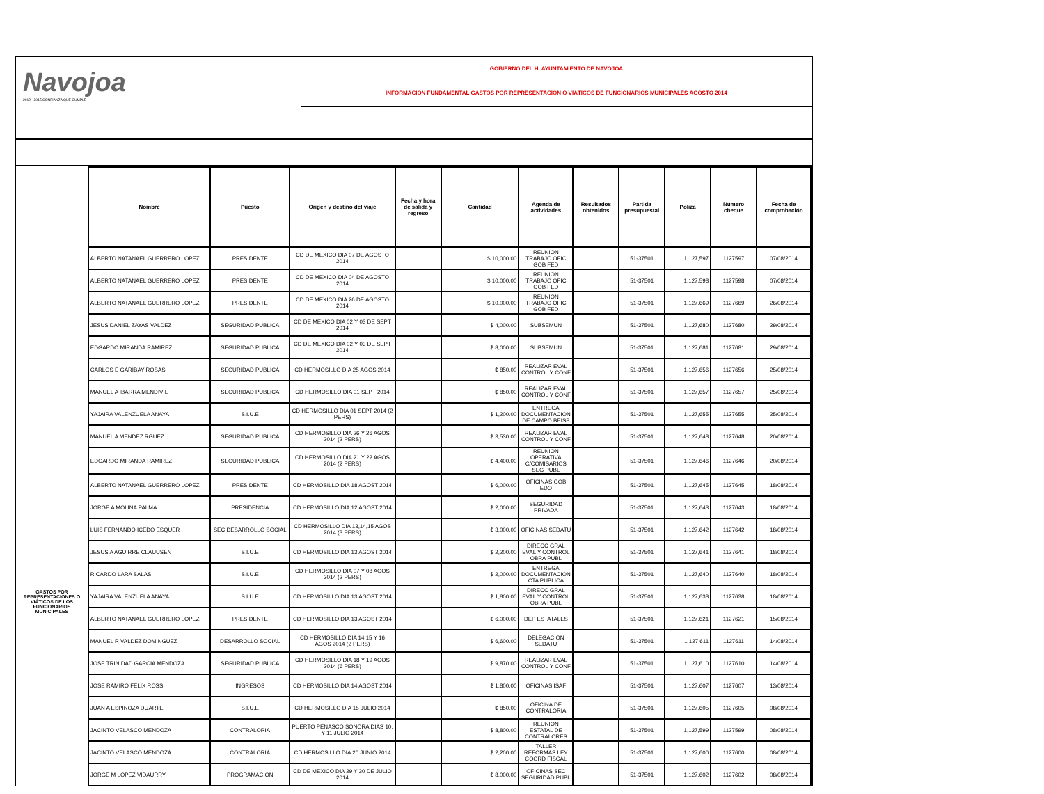Navojoa
2012 - 2015 CONFIANZA QUE CUMPLE
GOBIERNO DEL H. AYUNTAMIENTO DE NAVOJOA
INFORMACIÓN FUNDAMENTAL GASTOS POR REPRESENTACIÓN O VIÁTICOS DE FUNCIONARIOS MUNICIPALES AGOSTO 2014
GASTOS POR REPRESENTACIONES O VIÁTICOS DE LOS FUNCIONARIOS MUNICIPALES
| Nombre | Puesto | Origen y destino del viaje | Fecha y hora de salida y regreso | Cantidad | Agenda de actividades | Resultados obtenidos | Partida presupuestal | Poliza | Número cheque | Fecha de comprobación |
| --- | --- | --- | --- | --- | --- | --- | --- | --- | --- | --- |
| ALBERTO NATANAEL GUERRERO LOPEZ | PRESIDENTE | CD DE MEXICO DIA 07 DE AGOSTO 2014 | | $ 10,000.00 | REUNION TRABAJO OFIC GOB FED | | 51-37501 | 1,127,597 | 1127597 | 07/08/2014 |
| ALBERTO NATANAEL GUERRERO LOPEZ | PRESIDENTE | CD DE MEXICO DIA 04 DE AGOSTO 2014 | | $ 10,000.00 | REUNION TRABAJO OFIC GOB FED | | 51-37501 | 1,127,598 | 1127598 | 07/08/2014 |
| ALBERTO NATANAEL GUERRERO LOPEZ | PRESIDENTE | CD DE MEXICO DIA 26 DE AGOSTO 2014 | | $ 10,000.00 | REUNION TRABAJO OFIC GOB FED | | 51-37501 | 1,127,669 | 1127669 | 26/08/2014 |
| JESUS DANIEL ZAYAS VALDEZ | SEGURIDAD PUBLICA | CD DE MEXICO DIA 02 Y 03 DE SEPT 2014 | | $ 4,000.00 | SUBSEMUN | | 51-37501 | 1,127,680 | 1127680 | 29/08/2014 |
| EDGARDO MIRANDA RAMIREZ | SEGURIDAD PUBLICA | CD DE MEXICO DIA 02 Y 03 DE SEPT 2014 | | $ 8,000.00 | SUBSEMUN | | 51-37501 | 1,127,681 | 1127681 | 29/08/2014 |
| CARLOS E GARIBAY ROSAS | SEGURIDAD PUBLICA | CD HERMOSILLO DIA 25 AGOS 2014 | | $ 850.00 | REALIZAR EVAL CONTROL Y CONF | | 51-37501 | 1,127,656 | 1127656 | 25/08/2014 |
| MANUEL A IBARRA MENDIVIL | SEGURIDAD PUBLICA | CD HERMOSILLO DIA 01 SEPT 2014 | | $ 850.00 | REALIZAR EVAL CONTROL Y CONF | | 51-37501 | 1,127,657 | 1127657 | 25/08/2014 |
| YAJAIRA VALENZUELA ANAYA | S.I.U.E | CD HERMOSILLO DIA 01 SEPT 2014 (2 PERS) | | $ 1,200.00 | ENTREGA DOCUMENTACION DE CAMPO BEISB | | 51-37501 | 1,127,655 | 1127655 | 25/08/2014 |
| MANUEL A MENDEZ RGUEZ | SEGURIDAD PUBLICA | CD HERMOSILLO DIA 26 Y 26 AGOS 2014 (2 PERS) | | $ 3,530.00 | REALIZAR EVAL CONTROL Y CONF | | 51-37501 | 1,127,648 | 1127648 | 20/08/2014 |
| EDGARDO MIRANDA RAMIREZ | SEGURIDAD PUBLICA | CD HERMOSILLO DIA 21 Y 22 AGOS 2014 (2 PERS) | | $ 4,400.00 | REUNION OPERATIVA C/COMISARIOS SEG PUBL | | 51-37501 | 1,127,646 | 1127646 | 20/08/2014 |
| ALBERTO NATANAEL GUERRERO LOPEZ | PRESIDENTE | CD HERMOSILLO DIA 18 AGOST 2014 | | $ 6,000.00 | OFICINAS GOB EDO | | 51-37501 | 1,127,645 | 1127645 | 18/08/2014 |
| JORGE A MOLINA PALMA | PRESIDENCIA | CD HERMOSILLO DIA 12 AGOST 2014 | | $ 2,000.00 | SEGURIDAD PRIVADA | | 51-37501 | 1,127,643 | 1127643 | 18/08/2014 |
| LUIS FERNANDO ICEDO ESQUER | SEC DESARROLLO SOCIAL | CD HERMOSILLO DIA 13,14,15 AGOS 2014 (3 PERS) | | $ 3,000.00 | OFICINAS SEDATU | | 51-37501 | 1,127,642 | 1127642 | 18/08/2014 |
| JESUS A AGUIRRE CLAUUSEN | S.I.U.E | CD HERMOSILLO DIA 13 AGOST 2014 | | $ 2,200.00 | DIRECC GRAL EVAL Y CONTROL OBRA PUBL | | 51-37501 | 1,127,641 | 1127641 | 18/08/2014 |
| RICARDO LARA SALAS | S.I.U.E | CD HERMOSILLO DIA 07 Y 08 AGOS 2014 (2 PERS) | | $ 2,000.00 | ENTREGA DOCUMENTACION CTA PUBLICA | | 51-37501 | 1,127,640 | 1127640 | 18/08/2014 |
| YAJAIRA VALENZUELA ANAYA | S.I.U.E | CD HERMOSILLO DIA 13 AGOST 2014 | | $ 1,800.00 | DIRECC GRAL EVAL Y CONTROL OBRA PUBL | | 51-37501 | 1,127,638 | 1127638 | 18/08/2014 |
| ALBERTO NATANAEL GUERRERO LOPEZ | PRESIDENTE | CD HERMOSILLO DIA 13 AGOST 2014 | | $ 6,000.00 | DEP ESTATALES | | 51-37501 | 1,127,621 | 1127621 | 15/08/2014 |
| MANUEL R VALDEZ DOMINGUEZ | DESARROLLO SOCIAL | CD HERMOSILLO DIA 14,15 Y 16 AGOS 2014 (2 PERS) | | $ 6,600.00 | DELEGACION SEDATU | | 51-37501 | 1,127,611 | 1127611 | 14/08/2014 |
| JOSE TRINIDAD GARCIA MENDOZA | SEGURIDAD PUBLICA | CD HERMOSILLO DIA 18 Y 19 AGOS 2014 (6 PERS) | | $ 9,870.00 | REALIZAR EVAL CONTROL Y CONF | | 51-37501 | 1,127,610 | 1127610 | 14/08/2014 |
| JOSE RAMIRO FELIX ROSS | INGRESOS | CD HERMOSILLO DIA 14 AGOST 2014 | | $ 1,800.00 | OFICINAS ISAF | | 51-37501 | 1,127,607 | 1127607 | 13/08/2014 |
| JUAN A ESPINOZA DUARTE | S.I.U.E | CD HERMOSILLO DIA 15 JULIO 2014 | | $ 850.00 | OFICINA DE CONTRALORIA | | 51-37501 | 1,127,605 | 1127605 | 08/08/2014 |
| JACINTO VELASCO MENDOZA | CONTRALORIA | PUERTO PEÑASCO SONORA DIAS 10, Y 11 JULIO 2014 | | $ 8,800.00 | REUNION ESTATAL DE CONTRALORES | | 51-37501 | 1,127,599 | 1127599 | 08/08/2014 |
| JACINTO VELASCO MENDOZA | CONTRALORIA | CD HERMOSILLO DIA 20 JUNIO 2014 | | $ 2,200.00 | TALLER REFORMAS LEY COORD FISCAL | | 51-37501 | 1,127,600 | 1127600 | 08/08/2014 |
| JORGE M LOPEZ VIDAURRY | PROGRAMACION | CD DE MEXICO DIA 29 Y 30 DE JULIO 2014 | | $ 8,000.00 | OFICINAS SEC SEGURIDAD PUBL | | 51-37501 | 1,127,602 | 1127602 | 08/08/2014 |